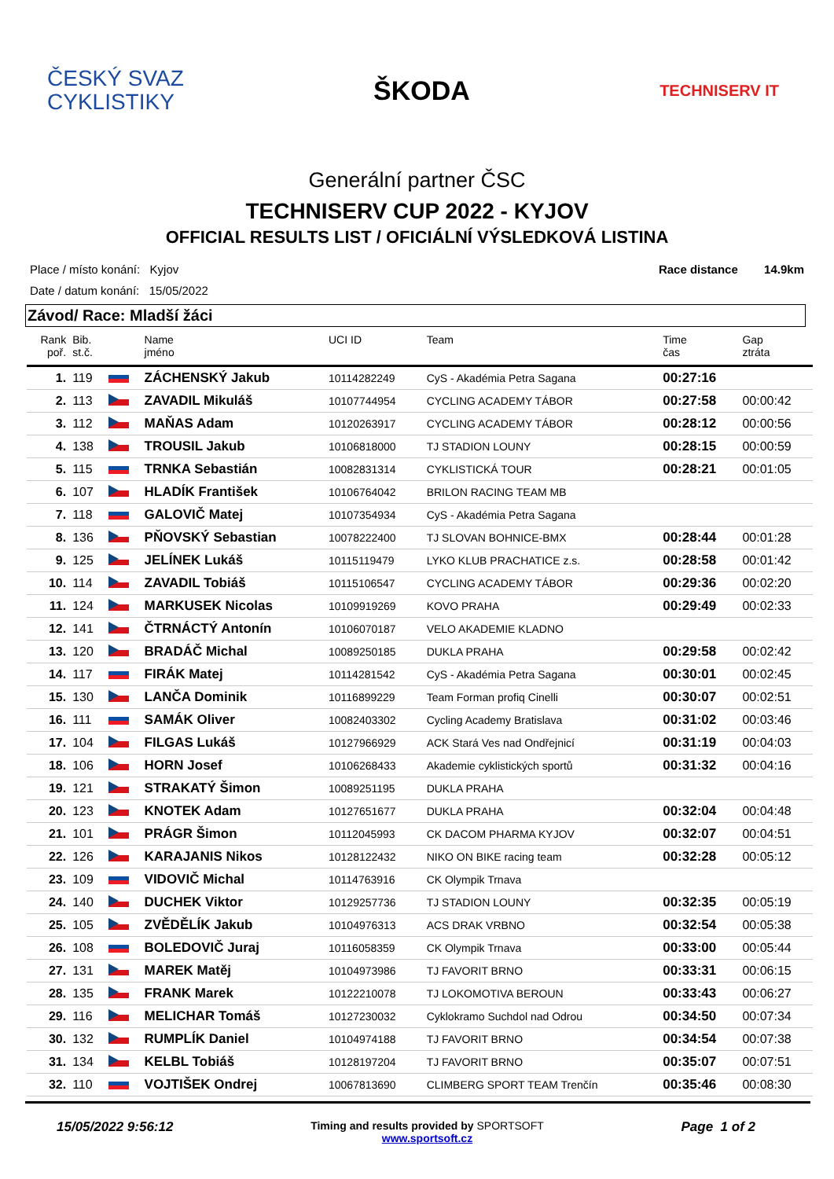ČESKÝ SVAZ
CYKLISTIKY
ŠKODA
TECHNISERV IT
Generální partner ČSC
TECHNISERV CUP 2022 - KYJOV
OFFICIAL RESULTS LIST / OFICIÁLNÍ VÝSLEDKOVÁ LISTINA
Place / místo konání: Kyjov
Date / datum konání: 15/05/2022
Race distance 14.9km
Závod/ Race: Mladší žáci
| Rank poř. | Bib. st.č. | | Name jméno | UCI ID | Team | Time čas | Gap ztráta |
| --- | --- | --- | --- | --- | --- | --- | --- |
| 1. | 119 | | ZÁCHENSKÝ Jakub | 10114282249 | CyS - Akadémia Petra Sagana | 00:27:16 | |
| 2. | 113 | | ZAVADIL Mikuláš | 10107744954 | CYCLING ACADEMY TÁBOR | 00:27:58 | 00:00:42 |
| 3. | 112 | | MAŇAS Adam | 10120263917 | CYCLING ACADEMY TÁBOR | 00:28:12 | 00:00:56 |
| 4. | 138 | | TROUSIL Jakub | 10106818000 | TJ STADION LOUNY | 00:28:15 | 00:00:59 |
| 5. | 115 | | TRNKA Sebastián | 10082831314 | CYKLISTICKÁ TOUR | 00:28:21 | 00:01:05 |
| 6. | 107 | | HLADÍK František | 10106764042 | BRILON RACING TEAM MB | | |
| 7. | 118 | | GALOVIČ Matej | 10107354934 | CyS - Akadémia Petra Sagana | | |
| 8. | 136 | | PŇOVSKÝ Sebastian | 10078222400 | TJ SLOVAN BOHNICE-BMX | 00:28:44 | 00:01:28 |
| 9. | 125 | | JELÍNEK Lukáš | 10115119479 | LYKO KLUB PRACHATICE z.s. | 00:28:58 | 00:01:42 |
| 10. | 114 | | ZAVADIL Tobiáš | 10115106547 | CYCLING ACADEMY TÁBOR | 00:29:36 | 00:02:20 |
| 11. | 124 | | MARKUSEK Nicolas | 10109919269 | KOVO PRAHA | 00:29:49 | 00:02:33 |
| 12. | 141 | | ČTRNÁCTÝ Antonín | 10106070187 | VELO AKADEMIE KLADNO | | |
| 13. | 120 | | BRADÁČ Michal | 10089250185 | DUKLA PRAHA | 00:29:58 | 00:02:42 |
| 14. | 117 | | FIRÁK Matej | 10114281542 | CyS - Akadémia Petra Sagana | 00:30:01 | 00:02:45 |
| 15. | 130 | | LANČA Dominik | 10116899229 | Team Forman profiq Cinelli | 00:30:07 | 00:02:51 |
| 16. | 111 | | SAMÁK Oliver | 10082403302 | Cycling Academy Bratislava | 00:31:02 | 00:03:46 |
| 17. | 104 | | FILGAS Lukáš | 10127966929 | ACK Stará Ves nad Ondřejnicí | 00:31:19 | 00:04:03 |
| 18. | 106 | | HORN Josef | 10106268433 | Akademie cyklistických sportů | 00:31:32 | 00:04:16 |
| 19. | 121 | | STRAKATÝ Šimon | 10089251195 | DUKLA PRAHA | | |
| 20. | 123 | | KNOTEK Adam | 10127651677 | DUKLA PRAHA | 00:32:04 | 00:04:48 |
| 21. | 101 | | PRÁGR Šimon | 10112045993 | CK DACOM PHARMA KYJOV | 00:32:07 | 00:04:51 |
| 22. | 126 | | KARAJANIS Nikos | 10128122432 | NIKO ON BIKE racing team | 00:32:28 | 00:05:12 |
| 23. | 109 | | VIDOVIČ Michal | 10114763916 | CK Olympik Trnava | | |
| 24. | 140 | | DUCHEK Viktor | 10129257736 | TJ STADION LOUNY | 00:32:35 | 00:05:19 |
| 25. | 105 | | ZVĚDĚLÍK Jakub | 10104976313 | ACS DRAK VRBNO | 00:32:54 | 00:05:38 |
| 26. | 108 | | BOLEDOVIČ Juraj | 10116058359 | CK Olympik Trnava | 00:33:00 | 00:05:44 |
| 27. | 131 | | MAREK Matěj | 10104973986 | TJ FAVORIT BRNO | 00:33:31 | 00:06:15 |
| 28. | 135 | | FRANK Marek | 10122210078 | TJ LOKOMOTIVA BEROUN | 00:33:43 | 00:06:27 |
| 29. | 116 | | MELICHAR Tomáš | 10127230032 | Cyklokramo Suchdol nad Odrou | 00:34:50 | 00:07:34 |
| 30. | 132 | | RUMPLÍK Daniel | 10104974188 | TJ FAVORIT BRNO | 00:34:54 | 00:07:38 |
| 31. | 134 | | KELBL Tobiáš | 10128197204 | TJ FAVORIT BRNO | 00:35:07 | 00:07:51 |
| 32. | 110 | | VOJTIŠEK Ondrej | 10067813690 | CLIMBERG SPORT TEAM Trenčín | 00:35:46 | 00:08:30 |
15/05/2022 9:56:12
Timing and results provided by SPORTSOFT
www.sportsoft.cz
Page 1 of 2